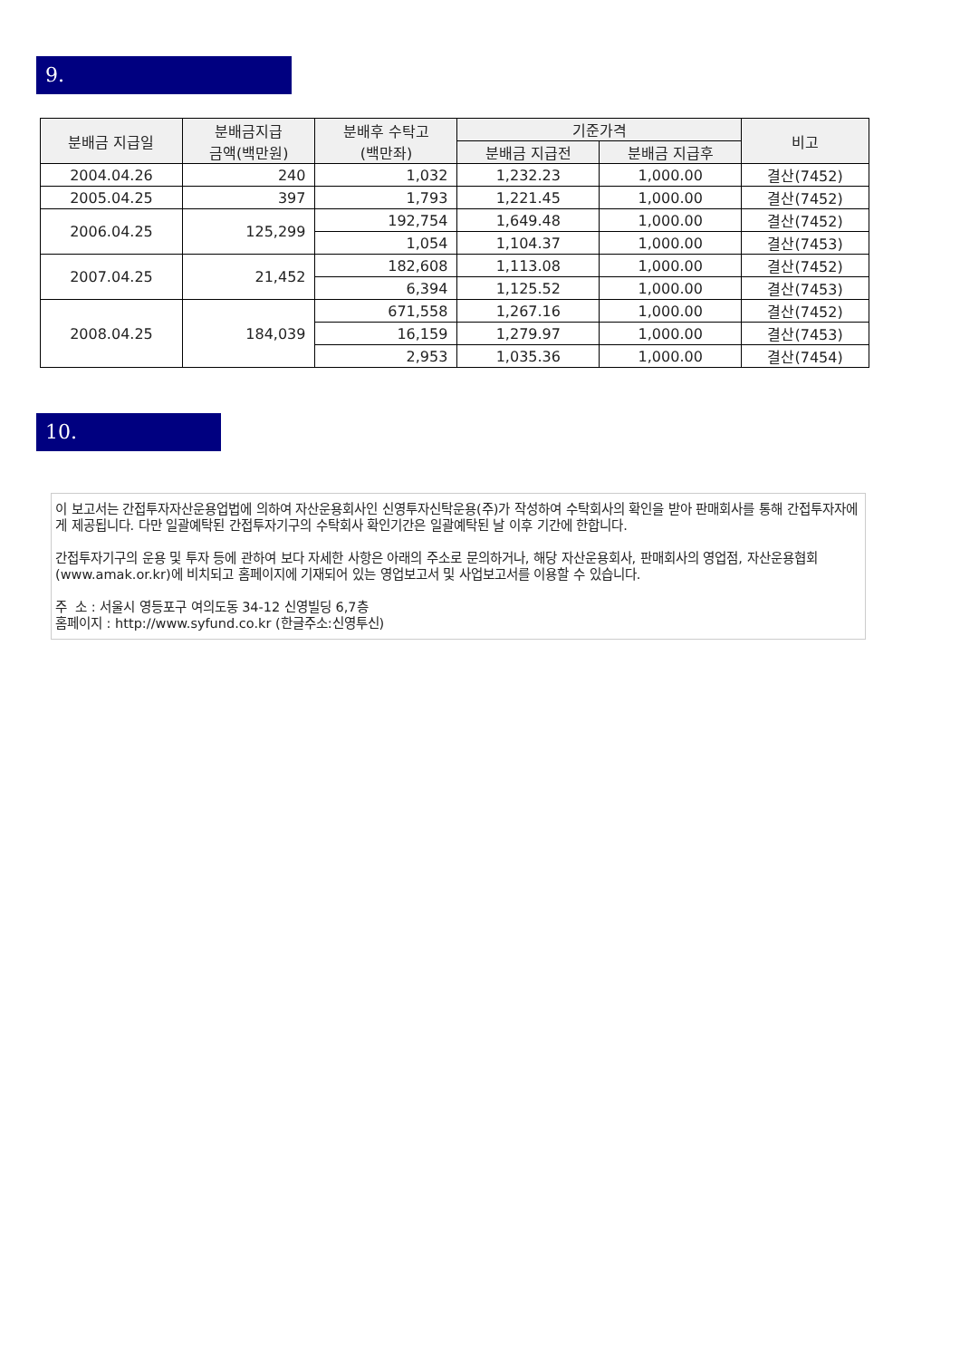9.
| 분배금 지급일 | 분배금지급 금액(백만원) | 분배후 수탁고 (백만좌) | 기준가격 | | 비고 |
| --- | --- | --- | --- | --- | --- |
| | | | 분배금 지급전 | 분배금 지급후 | |
| 2004.04.26 | 240 | 1,032 | 1,232.23 | 1,000.00 | 결산(7452) |
| 2005.04.25 | 397 | 1,793 | 1,221.45 | 1,000.00 | 결산(7452) |
| 2006.04.25 | 125,299 | 192,754 | 1,649.48 | 1,000.00 | 결산(7452) |
| | | 1,054 | 1,104.37 | 1,000.00 | 결산(7453) |
| 2007.04.25 | 21,452 | 182,608 | 1,113.08 | 1,000.00 | 결산(7452) |
| | | 6,394 | 1,125.52 | 1,000.00 | 결산(7453) |
| 2008.04.25 | 184,039 | 671,558 | 1,267.16 | 1,000.00 | 결산(7452) |
| | | 16,159 | 1,279.97 | 1,000.00 | 결산(7453) |
| | | 2,953 | 1,035.36 | 1,000.00 | 결산(7454) |
10.
이 보고서는 간접투자자산운용업법에 의하여 자산운용회사인 신영투자신탁운용(주)가 작성하여 수탁회사의 확인을 받아 판매회사를 통해 간접투자자에게 제공됩니다. 다만 일괄예탁된 간접투자기구의 수탁회사 확인기간은 일괄예탁된 날 이후 기간에 한합니다.
간접투자기구의 운용 및 투자 등에 관하여 보다 자세한 사항은 아래의 주소로 문의하거나, 해당 자산운용회사, 판매회사의 영업점, 자산운용협회(www.amak.or.kr)에 비치되고 홈페이지에 기재되어 있는 영업보고서 및 사업보고서를 이용할 수 있습니다.
주 소 : 서울시 영등포구 여의도동 34-12 신영빌딩 6,7층
홈페이지 : http://www.syfund.co.kr (한글주소:신영투신)